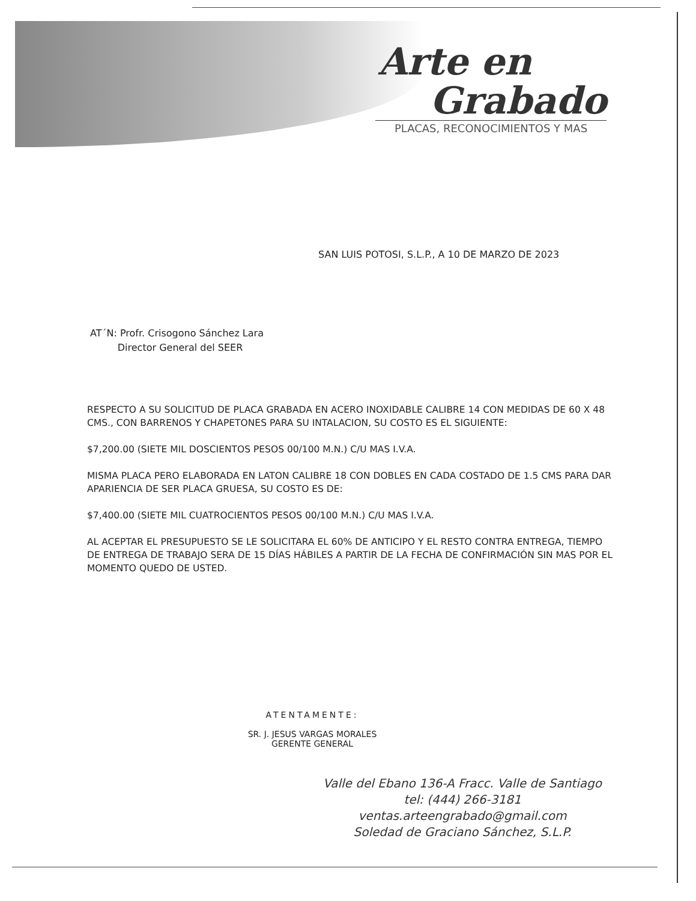Arte en
Grabado
PLACAS, RECONOCIMIENTOS Y MAS
SAN LUIS POTOSI, S.L.P., A 10 DE MARZO DE 2023
AT´N: Profr. Crisogono Sánchez Lara
Director General del SEER
RESPECTO A SU SOLICITUD DE PLACA GRABADA EN ACERO INOXIDABLE CALIBRE 14 CON MEDIDAS DE 60 X 48 CMS., CON BARRENOS Y CHAPETONES PARA SU INTALACION, SU COSTO ES EL SIGUIENTE:
$7,200.00 (SIETE MIL DOSCIENTOS PESOS 00/100 M.N.) C/U MAS I.V.A.
MISMA PLACA PERO ELABORADA EN LATON CALIBRE 18 CON DOBLES EN CADA COSTADO DE 1.5 CMS PARA DAR APARIENCIA DE SER PLACA GRUESA, SU COSTO ES DE:
$7,400.00 (SIETE MIL CUATROCIENTOS PESOS 00/100 M.N.) C/U MAS I.V.A.
AL ACEPTAR EL PRESUPUESTO SE LE SOLICITARA EL 60% DE ANTICIPO Y EL RESTO CONTRA ENTREGA, TIEMPO DE ENTREGA DE TRABAJO SERA DE 15 DÍAS HÁBILES A PARTIR DE LA FECHA DE CONFIRMACIÓN SIN MAS POR EL MOMENTO QUEDO DE USTED.
ATENTAMENTE:
SR. J. JESUS VARGAS MORALES
GERENTE GENERAL
Valle del Ebano 136-A Fracc. Valle de Santiago
tel: (444) 266-3181 ventas.arteengrabado@gmail.com
Soledad de Graciano Sánchez, S.L.P.